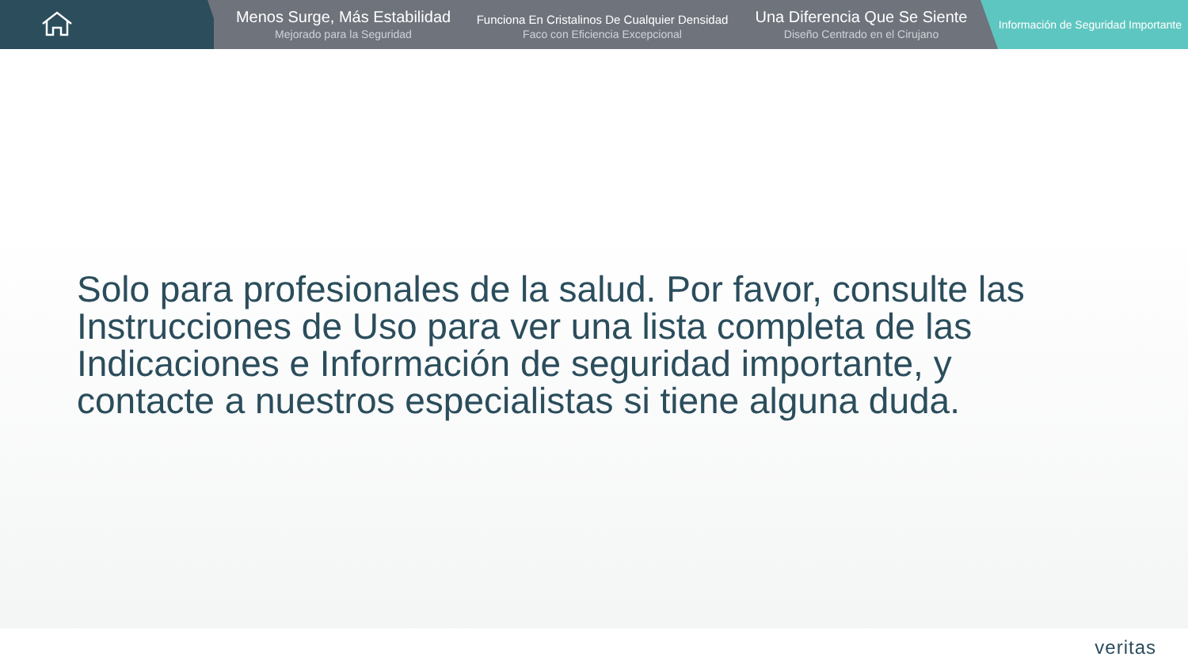Menos Surge, Más Estabilidad
Mejorado para la Seguridad
Funciona En Cristalinos De Cualquier Densidad
Faco con Eficiencia Excepcional
Una Diferencia Que Se Siente
Diseño Centrado en el Cirujano
Información de Seguridad Importante
Solo para profesionales de la salud. Por favor, consulte las Instrucciones de Uso para ver una lista completa de las Indicaciones e Información de seguridad importante, y contacte a nuestros especialistas si tiene alguna duda.
veritas